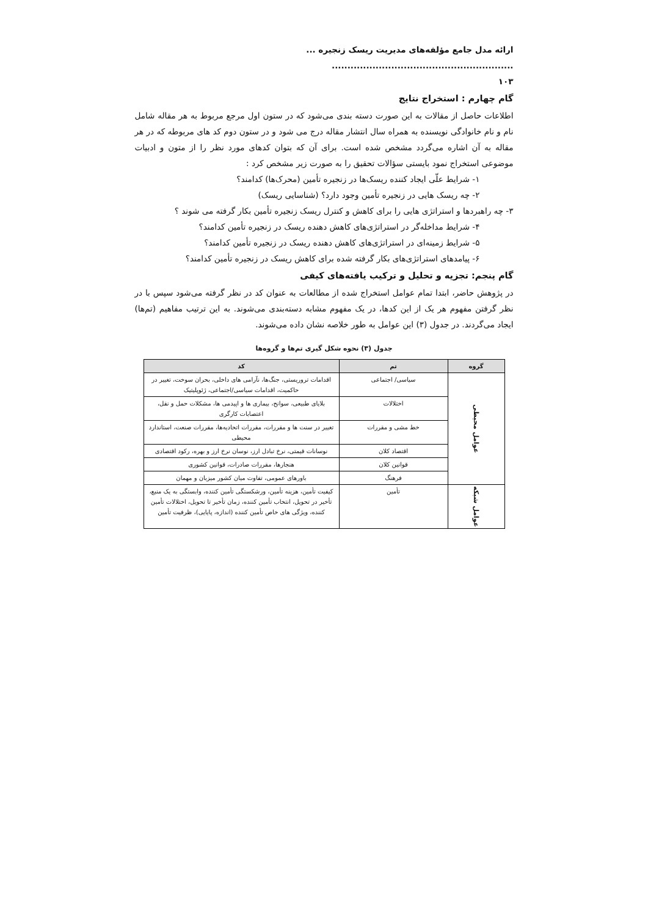ارائه مدل جامع مؤلفه‌های مدیریت ریسک زنجیره ... ..........................................................
۱۰۳
گام چهارم : استخراج نتایج
اطلاعات حاصل از مقالات به این صورت دسته بندی می‌شود که در ستون اول مرجع مربوط به هر مقاله شامل نام و نام خانوادگی نویسنده به همراه سال انتشار مقاله درج می شود و در ستون دوم کد های مربوطه که در هر مقاله به آن اشاره می‌گردد مشخص شده است. برای آن که بتوان کدهای مورد نظر را از متون و ادبیات موضوعی استخراج نمود بایستی سؤالات تحقیق را به صورت زیر مشخص کرد :
۱- شرایط علّی ایجاد کننده ریسک‌ها در زنجیره تأمین (محرک‌ها) کدامند؟
۲- چه ریسک هایی در زنجیره تأمین وجود دارد؟ (شناسایی ریسک)
۳- چه راهبردها و استراتژی هایی را برای کاهش و کنترل ریسک زنجیره تأمین بکار گرفته می شوند ؟
۴- شرایط مداخله‌گر در استراتژی‌های کاهش دهنده ریسک در زنجیره تأمین کدامند؟
۵- شرایط زمینه‌ای در استراتژی‌های کاهش دهنده ریسک در زنجیره تأمین کدامند؟
۶- پیامدهای استراتژی‌های بکار گرفته شده برای کاهش ریسک در زنجیره تأمین کدامند؟
گام پنجم: تجزیه و تحلیل و ترکیب یافته‌های کیفی
در پژوهش حاضر، ابتدا تمام عوامل استخراج شده از مطالعات به عنوان کد در نظر گرفته می‌شود سپس با در نظر گرفتن مفهوم هر یک از این کدها، در یک مفهوم مشابه دسته‌بندی می‌شوند. به این ترتیب مفاهیم (تم‌ها) ایجاد می‌گردند. در جدول (۳) این عوامل به طور خلاصه نشان داده می‌شوند.
جدول (۳) نحوه شکل گیری تم‌ها و گروه‌ها
| گروه | تم | کد |
| --- | --- | --- |
| عوامل محیطی | سیاسی/ اجتماعی | اقدامات تروریستی، جنگ‌ها، نآرامی های داخلی، بحران سوخت، تغییر در حاکمیت، اقدامات سیاسی/اجتماعی، ژئوپلیتیک |
| | اختلالات | بلایای طبیعی، سوانح، بیماری ها و اپیدمی ها، مشکلات حمل و نقل، اعتصابات کارگری |
| | خط مشی و مقررات | تغییر در سنت ها و مقررات، مقررات اتحادیه‌ها، مقررات صنعت، استاندارد محیطی |
| | اقتصاد کلان | نوسانات قیمتی، نرخ تبادل ارز، نوسان نرخ ارز و بهره، رکود اقتصادی |
| | قوانین کلان | هنجارها، مقررات صادرات، قوانین کشوری |
| | فرهنگ | باورهای عمومی، تفاوت میان کشور میزبان و مهمان |
| عوامل شبکه | تأمین | کیفیت تأمین، هزینه تأمین، ورشکستگی تأمین کننده، وابستگی به یک منبع، تأخیر در تحویل، انتخاب تأمین کننده، زمان تأخیر تا تحویل، اختلالات تأمین کننده، ویژگی های خاص تأمین کننده (اندازه، پایایی)، ظرفیت تأمین |